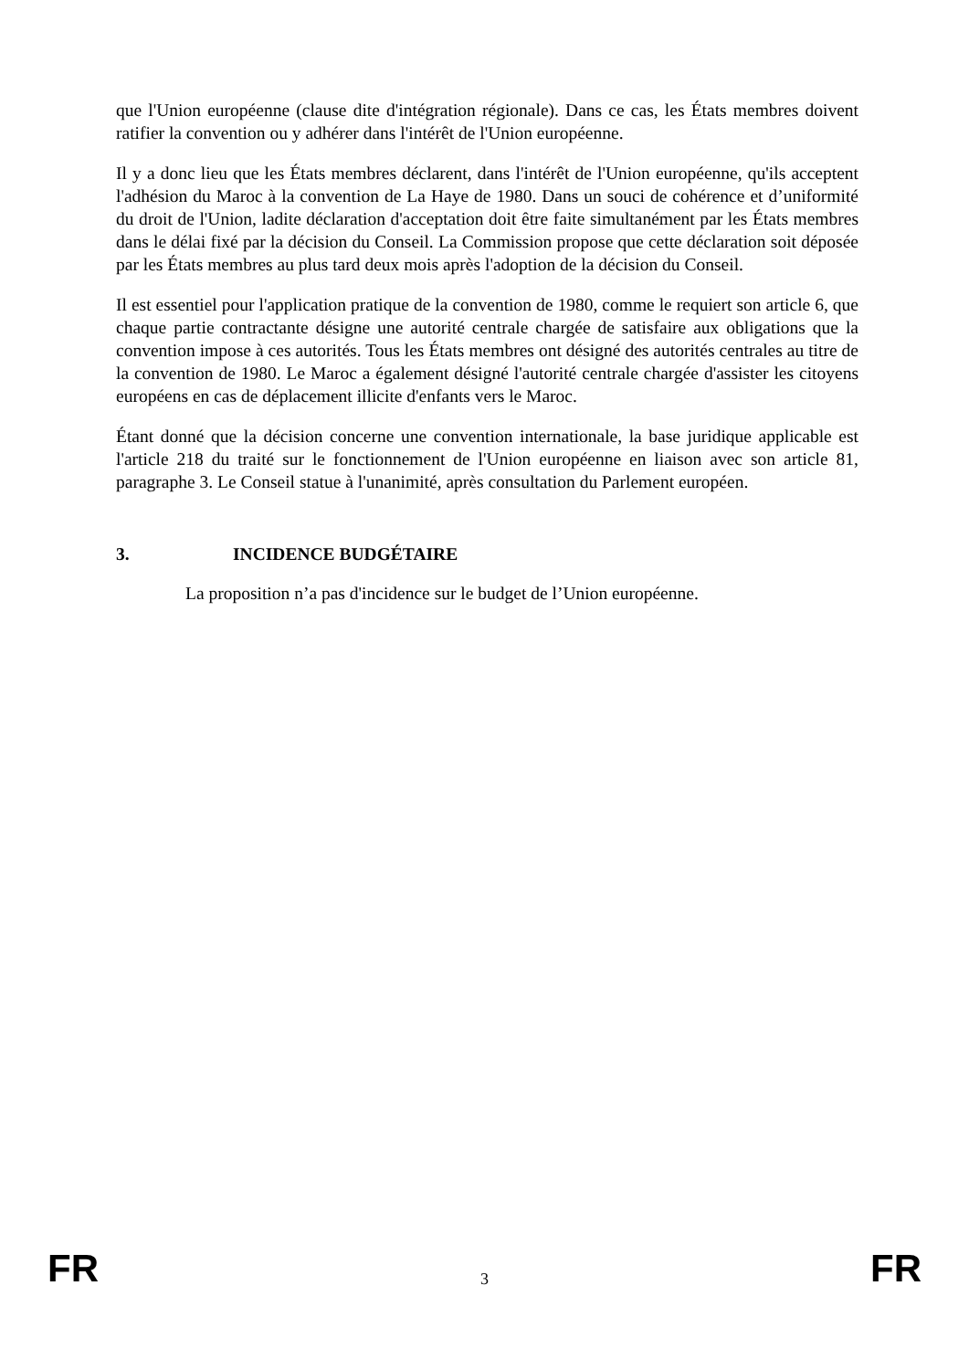que l'Union européenne (clause dite d'intégration régionale). Dans ce cas, les États membres doivent ratifier la convention ou y adhérer dans l'intérêt de l'Union européenne.
Il y a donc lieu que les États membres déclarent, dans l'intérêt de l'Union européenne, qu'ils acceptent l'adhésion du Maroc à la convention de La Haye de 1980. Dans un souci de cohérence et d’uniformité du droit de l'Union, ladite déclaration d'acceptation doit être faite simultanément par les États membres dans le délai fixé par la décision du Conseil. La Commission propose que cette déclaration soit déposée par les États membres au plus tard deux mois après l'adoption de la décision du Conseil.
Il est essentiel pour l'application pratique de la convention de 1980, comme le requiert son article 6, que chaque partie contractante désigne une autorité centrale chargée de satisfaire aux obligations que la convention impose à ces autorités. Tous les États membres ont désigné des autorités centrales au titre de la convention de 1980. Le Maroc a également désigné l'autorité centrale chargée d'assister les citoyens européens en cas de déplacement illicite d'enfants vers le Maroc.
Étant donné que la décision concerne une convention internationale, la base juridique applicable est l'article 218 du traité sur le fonctionnement de l'Union européenne en liaison avec son article 81, paragraphe 3. Le Conseil statue à l'unanimité, après consultation du Parlement européen.
3. INCIDENCE BUDGÉTAIRE
La proposition n’a pas d'incidence sur le budget de l’Union européenne.
FR 3 FR